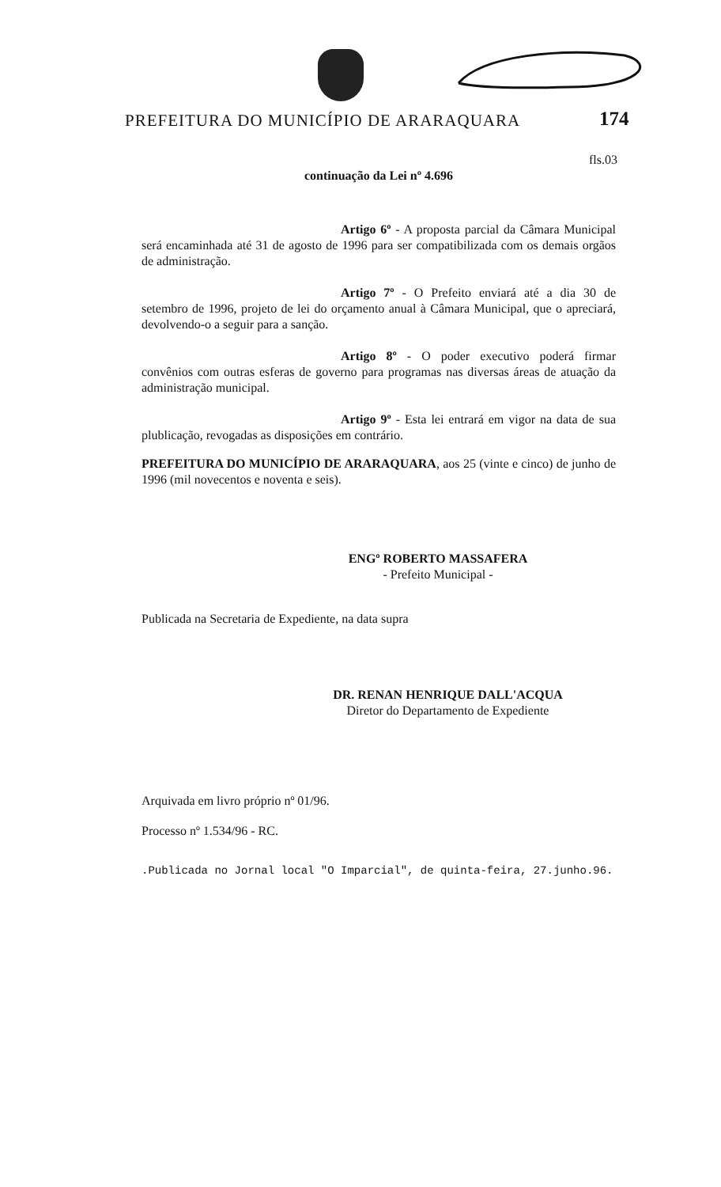PREFEITURA DO MUNICÍPIO DE ARARAQUARA 174
fls.03
continuação da Lei nº 4.696
Artigo 6º - A proposta parcial da Câmara Municipal será encaminhada até 31 de agosto de 1996 para ser compatibilizada com os demais orgãos de administração.
Artigo 7º - O Prefeito enviará até a dia 30 de setembro de 1996, projeto de lei do orçamento anual à Câmara Municipal, que o apreciará, devolvendo-o a seguir para a sanção.
Artigo 8º - O poder executivo poderá firmar convênios com outras esferas de governo para programas nas diversas áreas de atuação da administração municipal.
Artigo 9º - Esta lei entrará em vigor na data de sua plublicação, revogadas as disposições em contrário.
PREFEITURA DO MUNICÍPIO DE ARARAQUARA, aos 25 (vinte e cinco) de junho de 1996 (mil novecentos e noventa e seis).
ENGº ROBERTO MASSAFERA
- Prefeito Municipal -
Publicada na Secretaria de Expediente, na data supra
DR. RENAN HENRIQUE DALL'ACQUA
Diretor do Departamento de Expediente
Arquivada em livro próprio nº 01/96.
Processo nº 1.534/96 - RC.
.Publicada no Jornal local "O Imparcial", de quinta-feira, 27.junho.96.